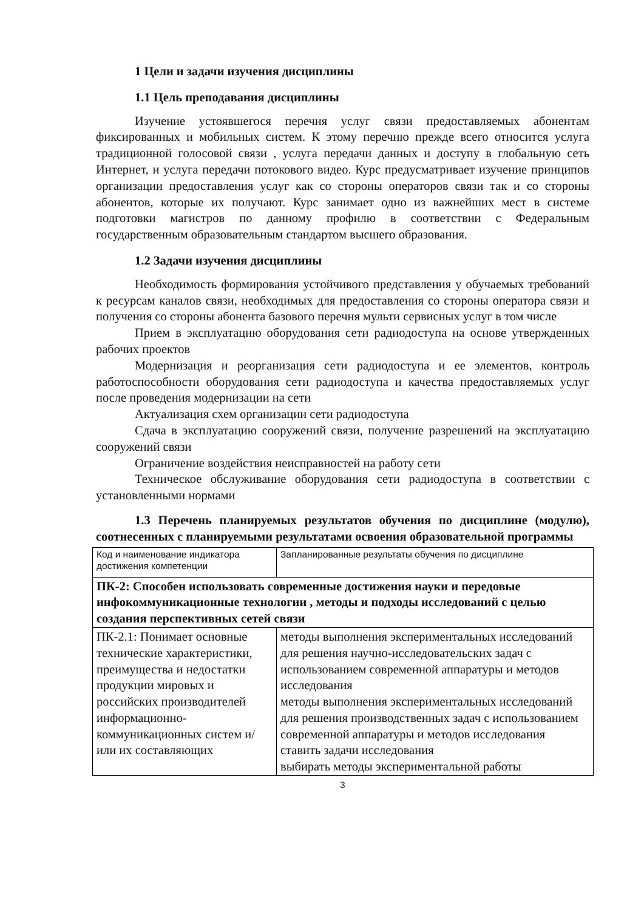1 Цели и задачи изучения дисциплины
1.1 Цель преподавания дисциплины
Изучение устоявшегося перечня услуг связи предоставляемых абонентам фиксированных и мобильных систем. К этому перечню прежде всего относится услуга традиционной голосовой связи , услуга передачи данных и доступу в глобальную сеть Интернет, и услуга передачи потокового видео. Курс предусматривает изучение принципов организации предоставления услуг как со стороны операторов связи так и со стороны абонентов, которые их получают. Курс занимает одно из важнейших мест в системе подготовки магистров по данному профилю в соответствии с Федеральным государственным образовательным стандартом высшего образования.
1.2 Задачи изучения дисциплины
Необходимость формирования устойчивого представления у обучаемых требований к ресурсам каналов связи, необходимых для предоставления со стороны оператора связи и получения со стороны абонента базового перечня мульти сервисных услуг в том числе
Прием в эксплуатацию оборудования сети радиодоступа на основе утвержденных рабочих проектов
Модернизация и реорганизация сети радиодоступа и ее элементов, контроль работоспособности оборудования сети радиодоступа и качества предоставляемых услуг после проведения модернизации на сети
Актуализация схем организации сети радиодоступа
Сдача в эксплуатацию сооружений связи, получение разрешений на эксплуатацию сооружений связи
Ограничение воздействия неисправностей на работу сети
Техническое обслуживание оборудования сети радиодоступа в соответствии с установленными нормами
1.3 Перечень планируемых результатов обучения по дисциплине (модулю), соотнесенных с планируемыми результатами освоения образовательной программы
| Код и наименование индикатора достижения компетенции | Запланированные результаты обучения по дисциплине |
| ПК-2: Способен использовать современные достижения науки и передовые инфокоммуникационные технологии , методы и подходы исследований с целью создания перспективных сетей связи | |
| ПК-2.1: Понимает основные технические характеристики, преимущества и недостатки продукции мировых и российских производителей информационно-коммуникационных систем и/или их составляющих | методы выполнения экспериментальных исследований для решения научно-исследовательских задач с использованием современной аппаратуры и методов исследования методы выполнения экспериментальных исследований для решения производственных задач с использованием современной аппаратуры и методов исследования ставить задачи исследования выбирать методы экспериментальной работы |
3